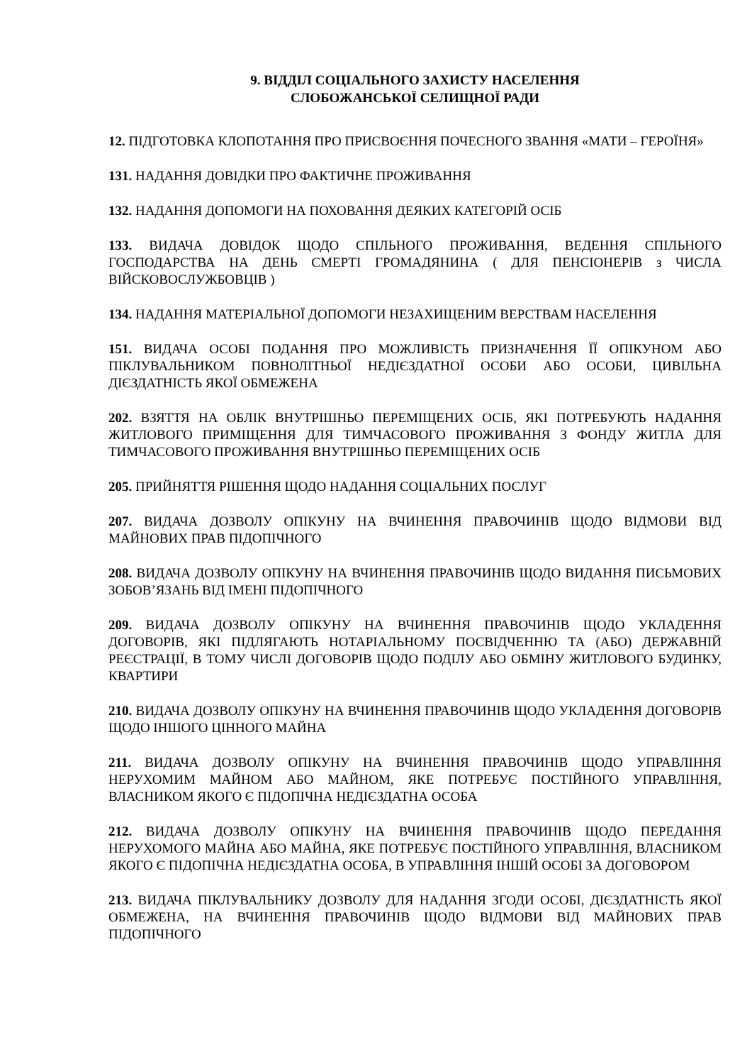9. ВІДДІЛ СОЦІАЛЬНОГО ЗАХИСТУ НАСЕЛЕННЯ
СЛОБОЖАНСЬКОЇ СЕЛИЩНОЇ РАДИ
12. ПІДГОТОВКА КЛОПОТАННЯ ПРО ПРИСВОЄННЯ ПОЧЕСНОГО ЗВАННЯ «МАТИ – ГЕРОЇНЯ»
131. НАДАННЯ ДОВІДКИ ПРО ФАКТИЧНЕ ПРОЖИВАННЯ
132. НАДАННЯ ДОПОМОГИ НА ПОХОВАННЯ ДЕЯКИХ КАТЕГОРІЙ ОСІБ
133. ВИДАЧА ДОВІДОК ЩОДО СПІЛЬНОГО ПРОЖИВАННЯ, ВЕДЕННЯ СПІЛЬНОГО ГОСПОДАРСТВА НА ДЕНЬ СМЕРТІ ГРОМАДЯНИНА ( ДЛЯ ПЕНСІОНЕРІВ з ЧИСЛА ВІЙСКОВОСЛУЖБОВЦІВ )
134. НАДАННЯ МАТЕРІАЛЬНОЇ ДОПОМОГИ НЕЗАХИЩЕНИМ ВЕРСТВАМ НАСЕЛЕННЯ
151. ВИДАЧА ОСОБІ ПОДАННЯ ПРО МОЖЛИВІСТЬ ПРИЗНАЧЕННЯ ЇЇ ОПІКУНОМ АБО ПІКЛУВАЛЬНИКОМ ПОВНОЛІТНЬОЇ НЕДІЄЗДАТНОЇ ОСОБИ АБО ОСОБИ, ЦИВІЛЬНА ДІЄЗДАТНІСТЬ ЯКОЇ ОБМЕЖЕНА
202. ВЗЯТТЯ НА ОБЛІК ВНУТРІШНЬО ПЕРЕМІЩЕНИХ ОСІБ, ЯКІ ПОТРЕБУЮТЬ НАДАННЯ ЖИТЛОВОГО ПРИМІЩЕННЯ ДЛЯ ТИМЧАСОВОГО ПРОЖИВАННЯ З ФОНДУ ЖИТЛА ДЛЯ ТИМЧАСОВОГО ПРОЖИВАННЯ ВНУТРІШНЬО ПЕРЕМІЩЕНИХ ОСІБ
205. ПРИЙНЯТТЯ РІШЕННЯ ЩОДО НАДАННЯ СОЦІАЛЬНИХ ПОСЛУГ
207. ВИДАЧА ДОЗВОЛУ ОПІКУНУ НА ВЧИНЕННЯ ПРАВОЧИНІВ ЩОДО ВІДМОВИ ВІД МАЙНОВИХ ПРАВ ПІДОПІЧНОГО
208. ВИДАЧА ДОЗВОЛУ ОПІКУНУ НА ВЧИНЕННЯ ПРАВОЧИНІВ ЩОДО ВИДАННЯ ПИСЬМОВИХ ЗОБОВ’ЯЗАНЬ ВІД ІМЕНІ ПІДОПІЧНОГО
209. ВИДАЧА ДОЗВОЛУ ОПІКУНУ НА ВЧИНЕННЯ ПРАВОЧИНІВ ЩОДО УКЛАДЕННЯ ДОГОВОРІВ, ЯКІ ПІДЛЯГАЮТЬ НОТАРІАЛЬНОМУ ПОСВІДЧЕННЮ ТА (АБО) ДЕРЖАВНІЙ РЕЄСТРАЦІЇ, В ТОМУ ЧИСЛІ ДОГОВОРІВ ЩОДО ПОДІЛУ АБО ОБМІНУ ЖИТЛОВОГО БУДИНКУ, КВАРТИРИ
210. ВИДАЧА ДОЗВОЛУ ОПІКУНУ НА ВЧИНЕННЯ ПРАВОЧИНІВ ЩОДО УКЛАДЕННЯ ДОГОВОРІВ ЩОДО ІНШОГО ЦІННОГО МАЙНА
211. ВИДАЧА ДОЗВОЛУ ОПІКУНУ НА ВЧИНЕННЯ ПРАВОЧИНІВ ЩОДО УПРАВЛІННЯ НЕРУХОМИМ МАЙНОМ АБО МАЙНОМ, ЯКЕ ПОТРЕБУЄ ПОСТІЙНОГО УПРАВЛІННЯ, ВЛАСНИКОМ ЯКОГО Є ПІДОПІЧНА НЕДІЄЗДАТНА ОСОБА
212. ВИДАЧА ДОЗВОЛУ ОПІКУНУ НА ВЧИНЕННЯ ПРАВОЧИНІВ ЩОДО ПЕРЕДАННЯ НЕРУХОМОГО МАЙНА АБО МАЙНА, ЯКЕ ПОТРЕБУЄ ПОСТІЙНОГО УПРАВЛІННЯ, ВЛАСНИКОМ ЯКОГО Є ПІДОПІЧНА НЕДІЄЗДАТНА ОСОБА, В УПРАВЛІННЯ ІНШІЙ ОСОБІ ЗА ДОГОВОРОМ
213. ВИДАЧА ПІКЛУВАЛЬНИКУ ДОЗВОЛУ ДЛЯ НАДАННЯ ЗГОДИ ОСОБІ, ДІЄЗДАТНІСТЬ ЯКОЇ ОБМЕЖЕНА, НА ВЧИНЕННЯ ПРАВОЧИНІВ ЩОДО ВІДМОВИ ВІД МАЙНОВИХ ПРАВ ПІДОПІЧНОГО